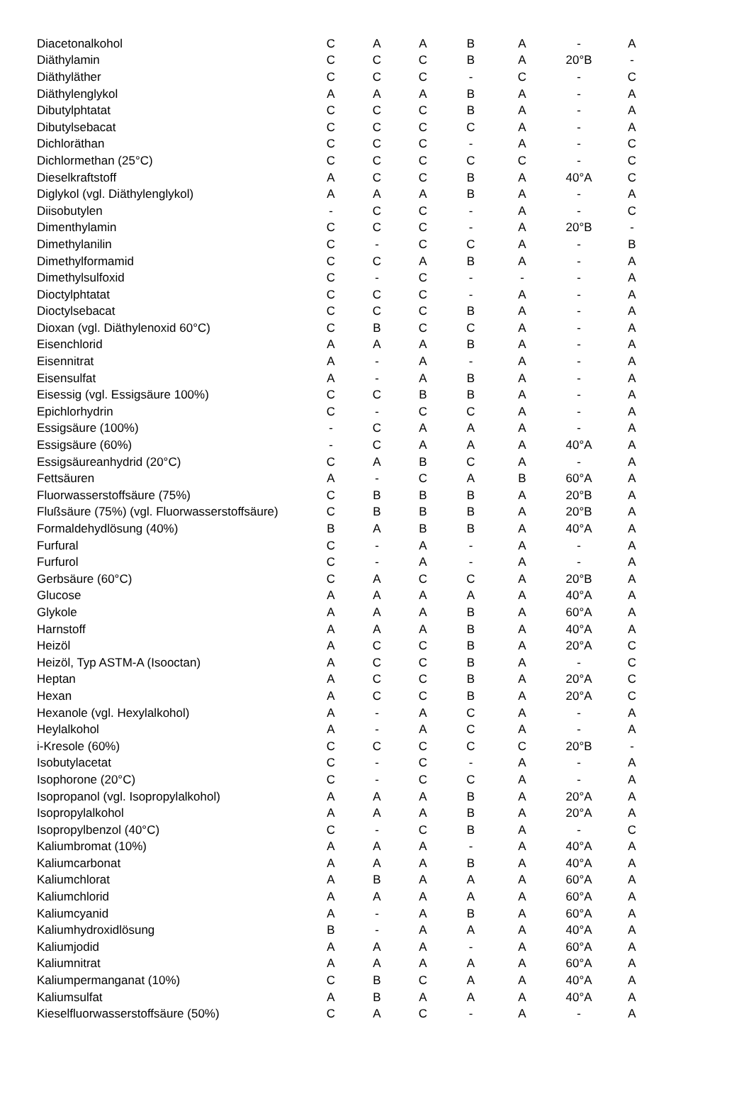| Diacetonalkohol | C | A | A | B | A | - | A |
| Diäthylamin | C | C | C | B | A | 20°B | - |
| Diäthyläther | C | C | C | - | C | - | C |
| Diäthylenglykol | A | A | A | B | A | - | A |
| Dibutylphtatat | C | C | C | B | A | - | A |
| Dibutylsebacat | C | C | C | C | A | - | A |
| Dichloräthan | C | C | C | - | A | - | C |
| Dichlormethan (25°C) | C | C | C | C | C | - | C |
| Dieselkraftstoff | A | C | C | B | A | 40°A | C |
| Diglykol (vgl. Diäthylenglykol) | A | A | A | B | A | - | A |
| Diisobutylen | - | C | C | - | A | - | C |
| Dimenthylamin | C | C | C | - | A | 20°B | - |
| Dimethylanilin | C | - | C | C | A | - | B |
| Dimethylformamid | C | C | A | B | A | - | A |
| Dimethylsulfoxid | C | - | C | - | - | - | A |
| Dioctylphtatat | C | C | C | - | A | - | A |
| Dioctylsebacat | C | C | C | B | A | - | A |
| Dioxan (vgl. Diäthylenoxid 60°C) | C | B | C | C | A | - | A |
| Eisenchlorid | A | A | A | B | A | - | A |
| Eisennitrat | A | - | A | - | A | - | A |
| Eisensulfat | A | - | A | B | A | - | A |
| Eisessig (vgl. Essigsäure 100%) | C | C | B | B | A | - | A |
| Epichlorhydrin | C | - | C | C | A | - | A |
| Essigsäure (100%) | - | C | A | A | A | - | A |
| Essigsäure (60%) | - | C | A | A | A | 40°A | A |
| Essigsäureanhydrid (20°C) | C | A | B | C | A | - | A |
| Fettsäuren | A | - | C | A | B | 60°A | A |
| Fluorwasserstoffsäure (75%) | C | B | B | B | A | 20°B | A |
| Flußsäure (75%) (vgl. Fluorwasserstoffsäure) | C | B | B | B | A | 20°B | A |
| Formaldehydlösung (40%) | B | A | B | B | A | 40°A | A |
| Furfural | C | - | A | - | A | - | A |
| Furfurol | C | - | A | - | A | - | A |
| Gerbsäure (60°C) | C | A | C | C | A | 20°B | A |
| Glucose | A | A | A | A | A | 40°A | A |
| Glykole | A | A | A | B | A | 60°A | A |
| Harnstoff | A | A | A | B | A | 40°A | A |
| Heizöl | A | C | C | B | A | 20°A | C |
| Heizöl, Typ ASTM-A (Isooctan) | A | C | C | B | A | - | C |
| Heptan | A | C | C | B | A | 20°A | C |
| Hexan | A | C | C | B | A | 20°A | C |
| Hexanole (vgl. Hexylalkohol) | A | - | A | C | A | - | A |
| Heylalkohol | A | - | A | C | A | - | A |
| i-Kresole (60%) | C | C | C | C | C | 20°B | - |
| Isobutylacetat | C | - | C | - | A | - | A |
| Isophorone (20°C) | C | - | C | C | A | - | A |
| Isopropanol (vgl. Isopropylalkohol) | A | A | A | B | A | 20°A | A |
| Isopropylalkohol | A | A | A | B | A | 20°A | A |
| Isopropylbenzol (40°C) | C | - | C | B | A | - | C |
| Kaliumbromat (10%) | A | A | A | - | A | 40°A | A |
| Kaliumcarbonat | A | A | A | B | A | 40°A | A |
| Kaliumchlorat | A | B | A | A | A | 60°A | A |
| Kaliumchlorid | A | A | A | A | A | 60°A | A |
| Kaliumcyanid | A | - | A | B | A | 60°A | A |
| Kaliumhydroxidlösung | B | - | A | A | A | 40°A | A |
| Kaliumjodid | A | A | A | - | A | 60°A | A |
| Kaliumnitrat | A | A | A | A | A | 60°A | A |
| Kaliumpermanganat (10%) | C | B | C | A | A | 40°A | A |
| Kaliumsulfat | A | B | A | A | A | 40°A | A |
| Kieselfluorwasserstoffsäure (50%) | C | A | C | - | A | - | A |